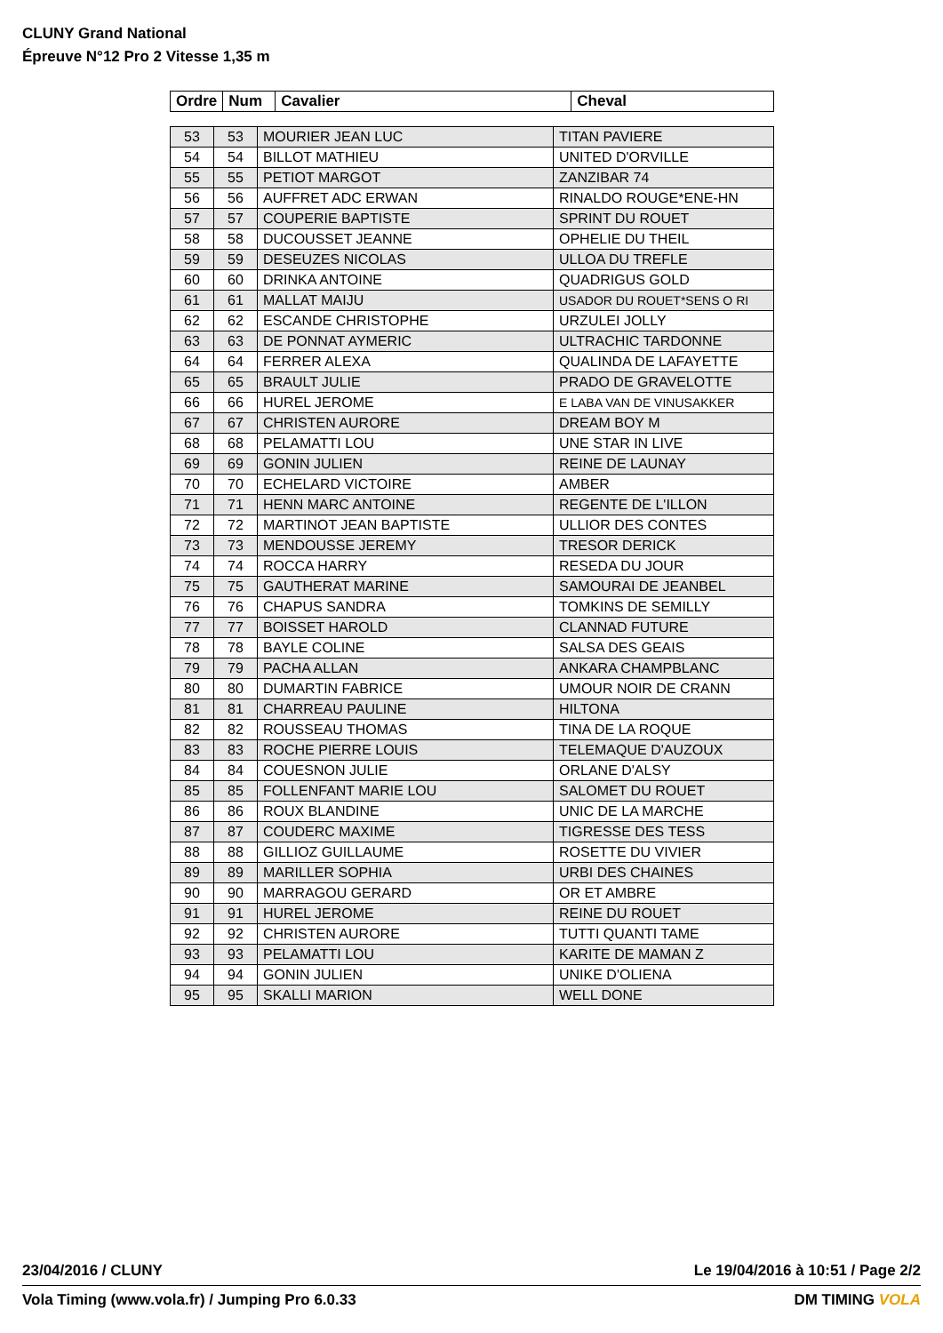CLUNY Grand National
Épreuve N°12 Pro 2 Vitesse 1,35 m
| Ordre | Num | Cavalier | Cheval |
| --- | --- | --- | --- |
| 53 | 53 | MOURIER JEAN LUC | TITAN PAVIERE |
| 54 | 54 | BILLOT MATHIEU | UNITED D'ORVILLE |
| 55 | 55 | PETIOT MARGOT | ZANZIBAR 74 |
| 56 | 56 | AUFFRET ADC ERWAN | RINALDO ROUGE*ENE-HN |
| 57 | 57 | COUPERIE BAPTISTE | SPRINT DU ROUET |
| 58 | 58 | DUCOUSSET JEANNE | OPHELIE DU THEIL |
| 59 | 59 | DESEUZES NICOLAS | ULLOA DU TREFLE |
| 60 | 60 | DRINKA ANTOINE | QUADRIGUS GOLD |
| 61 | 61 | MALLAT MAIJU | USADOR DU ROUET*SENS O RI |
| 62 | 62 | ESCANDE CHRISTOPHE | URZULEI JOLLY |
| 63 | 63 | DE PONNAT AYMERIC | ULTRACHIC TARDONNE |
| 64 | 64 | FERRER ALEXA | QUALINDA DE LAFAYETTE |
| 65 | 65 | BRAULT JULIE | PRADO DE GRAVELOTTE |
| 66 | 66 | HUREL JEROME | E LABA VAN DE VINUSAKKER |
| 67 | 67 | CHRISTEN AURORE | DREAM BOY M |
| 68 | 68 | PELAMATTI LOU | UNE STAR IN LIVE |
| 69 | 69 | GONIN JULIEN | REINE DE LAUNAY |
| 70 | 70 | ECHELARD VICTOIRE | AMBER |
| 71 | 71 | HENN MARC ANTOINE | REGENTE DE L'ILLON |
| 72 | 72 | MARTINOT JEAN BAPTISTE | ULLIOR DES CONTES |
| 73 | 73 | MENDOUSSE JEREMY | TRESOR DERICK |
| 74 | 74 | ROCCA HARRY | RESEDA DU JOUR |
| 75 | 75 | GAUTHERAT MARINE | SAMOURAI DE JEANBEL |
| 76 | 76 | CHAPUS SANDRA | TOMKINS DE SEMILLY |
| 77 | 77 | BOISSET HAROLD | CLANNAD FUTURE |
| 78 | 78 | BAYLE COLINE | SALSA DES GEAIS |
| 79 | 79 | PACHA ALLAN | ANKARA CHAMPBLANC |
| 80 | 80 | DUMARTIN FABRICE | UMOUR NOIR DE CRANN |
| 81 | 81 | CHARREAU PAULINE | HILTONA |
| 82 | 82 | ROUSSEAU THOMAS | TINA DE LA ROQUE |
| 83 | 83 | ROCHE PIERRE LOUIS | TELEMAQUE D'AUZOUX |
| 84 | 84 | COUESNON JULIE | ORLANE D'ALSY |
| 85 | 85 | FOLLENFANT MARIE LOU | SALOMET DU ROUET |
| 86 | 86 | ROUX BLANDINE | UNIC DE LA MARCHE |
| 87 | 87 | COUDERC MAXIME | TIGRESSE DES TESS |
| 88 | 88 | GILLIOZ GUILLAUME | ROSETTE DU VIVIER |
| 89 | 89 | MARILLER SOPHIA | URBI DES CHAINES |
| 90 | 90 | MARRAGOU GERARD | OR ET AMBRE |
| 91 | 91 | HUREL JEROME | REINE DU ROUET |
| 92 | 92 | CHRISTEN AURORE | TUTTI QUANTI TAME |
| 93 | 93 | PELAMATTI LOU | KARITE DE MAMAN Z |
| 94 | 94 | GONIN JULIEN | UNIKE D'OLIENA |
| 95 | 95 | SKALLI MARION | WELL DONE |
23/04/2016 / CLUNY Le 19/04/2016 à 10:51 / Page 2/2
Vola Timing (www.vola.fr) / Jumping Pro 6.0.33 DM TIMING VOLA